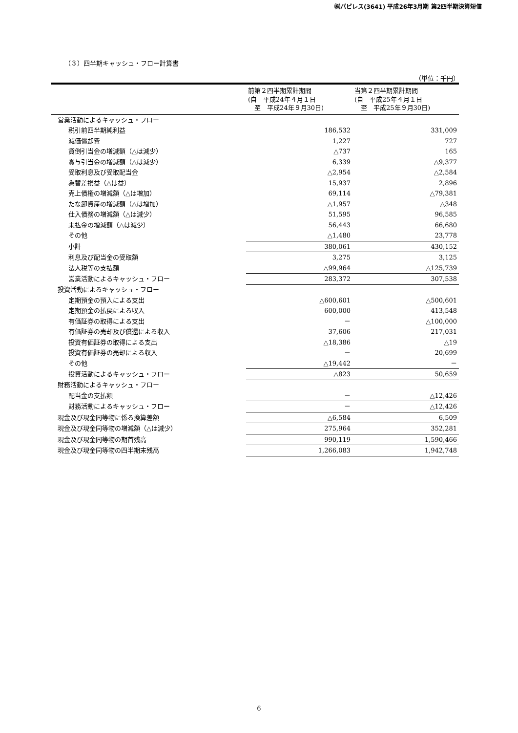㈱パピレス(3641) 平成26年3月期 第2四半期決算短信
（３）四半期キャッシュ・フロー計算書
（単位：千円）
| | 前第２四半期累計期間 (自 平成24年４月１日 至 平成24年９月30日) | 当第２四半期累計期間 (自 平成25年４月１日 至 平成25年９月30日) |
| --- | --- | --- |
| 営業活動によるキャッシュ・フロー | | |
| 税引前四半期純利益 | 186,532 | 331,009 |
| 減価償却費 | 1,227 | 727 |
| 貸倒引当金の増減額（△は減少） | △737 | 165 |
| 賞与引当金の増減額（△は減少） | 6,339 | △9,377 |
| 受取利息及び受取配当金 | △2,954 | △2,584 |
| 為替差損益（△は益） | 15,937 | 2,896 |
| 売上債権の増減額（△は増加） | 69,114 | △79,381 |
| たな卸資産の増減額（△は増加） | △1,957 | △348 |
| 仕入債務の増減額（△は減少） | 51,595 | 96,585 |
| 未払金の増減額（△は減少） | 56,443 | 66,680 |
| その他 | △1,480 | 23,778 |
| 小計 | 380,061 | 430,152 |
| 利息及び配当金の受取額 | 3,275 | 3,125 |
| 法人税等の支払額 | △99,964 | △125,739 |
| 営業活動によるキャッシュ・フロー | 283,372 | 307,538 |
| 投資活動によるキャッシュ・フロー | | |
| 定期預金の預入による支出 | △600,601 | △500,601 |
| 定期預金の払戻による収入 | 600,000 | 413,548 |
| 有価証券の取得による支出 | － | △100,000 |
| 有価証券の売却及び償還による収入 | 37,606 | 217,031 |
| 投資有価証券の取得による支出 | △18,386 | △19 |
| 投資有価証券の売却による収入 | － | 20,699 |
| その他 | △19,442 | － |
| 投資活動によるキャッシュ・フロー | △823 | 50,659 |
| 財務活動によるキャッシュ・フロー | | |
| 配当金の支払額 | － | △12,426 |
| 財務活動によるキャッシュ・フロー | － | △12,426 |
| 現金及び現金同等物に係る換算差額 | △6,584 | 6,509 |
| 現金及び現金同等物の増減額（△は減少） | 275,964 | 352,281 |
| 現金及び現金同等物の期首残高 | 990,119 | 1,590,466 |
| 現金及び現金同等物の四半期末残高 | 1,266,083 | 1,942,748 |
6